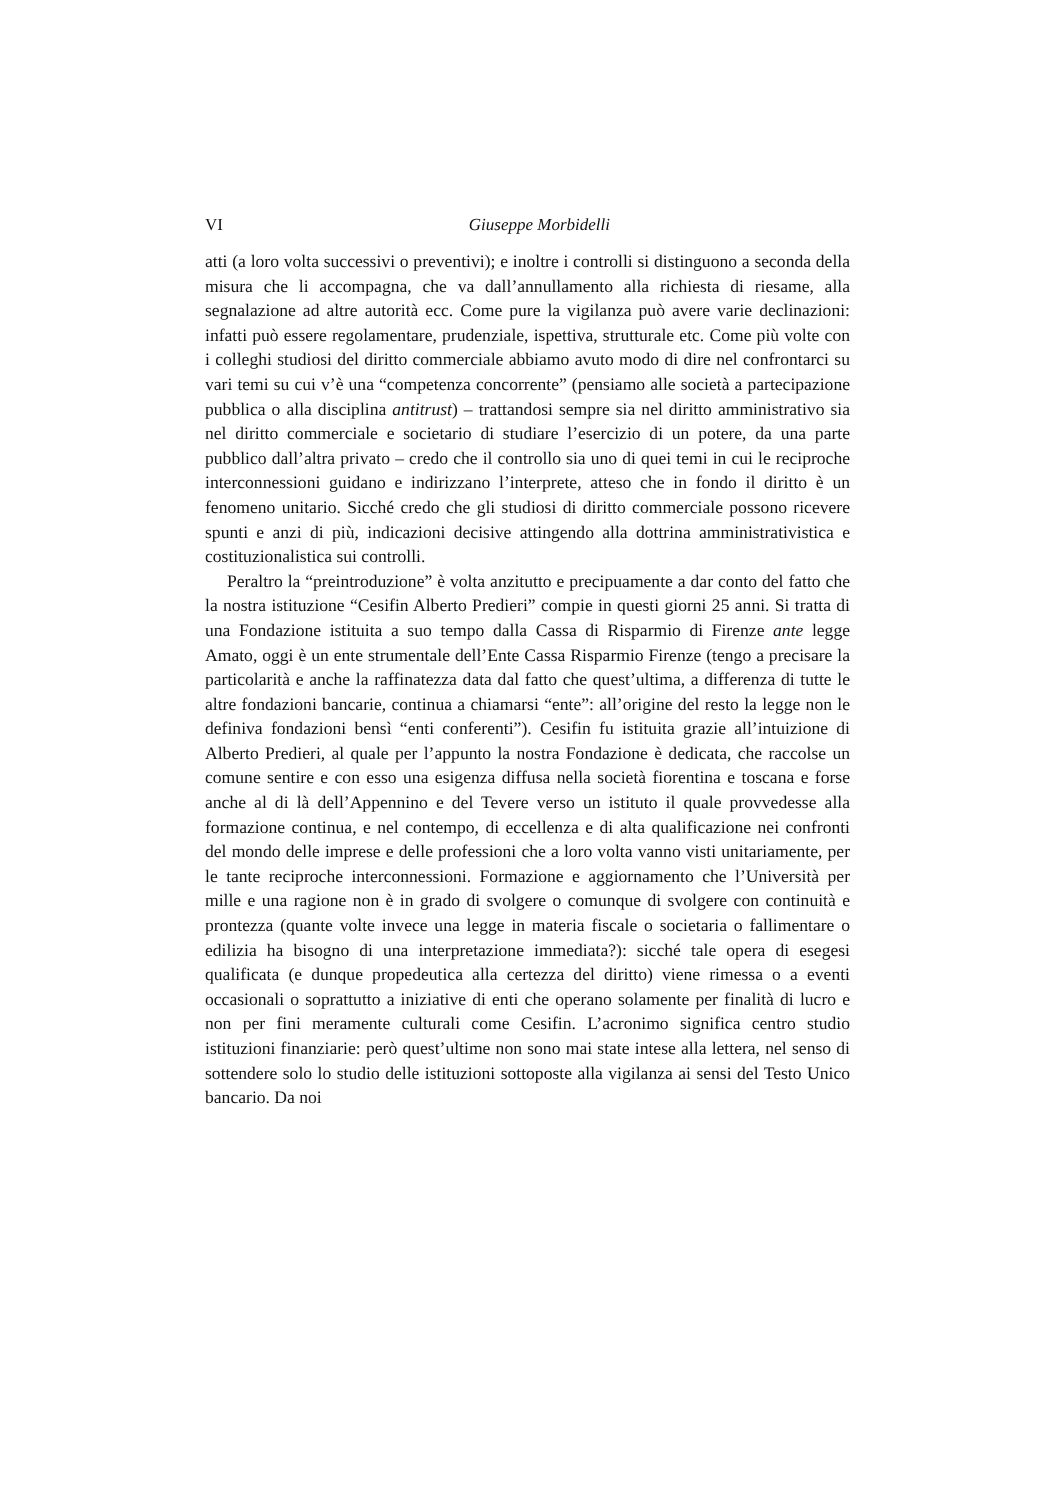VI Giuseppe Morbidelli
atti (a loro volta successivi o preventivi); e inoltre i controlli si distinguono a seconda della misura che li accompagna, che va dall’annullamento alla richiesta di riesame, alla segnalazione ad altre autorità ecc. Come pure la vigilanza può avere varie declinazioni: infatti può essere regolamentare, prudenziale, ispettiva, strutturale etc. Come più volte con i colleghi studiosi del diritto commerciale abbiamo avuto modo di dire nel confrontarci su vari temi su cui v’è una “competenza concorrente” (pensiamo alle società a partecipazione pubblica o alla disciplina antitrust) – trattandosi sempre sia nel diritto amministrativo sia nel diritto commerciale e societario di studiare l’esercizio di un potere, da una parte pubblico dall’altra privato – credo che il controllo sia uno di quei temi in cui le reciproche interconnessioni guidano e indirizzano l’interprete, atteso che in fondo il diritto è un fenomeno unitario. Sicché credo che gli studiosi di diritto commerciale possono ricevere spunti e anzi di più, indicazioni decisive attingendo alla dottrina amministrativistica e costituzionalistica sui controlli.
Peraltro la “preintroduzione” è volta anzitutto e precipuamente a dar conto del fatto che la nostra istituzione “Cesifin Alberto Predieri” compie in questi giorni 25 anni. Si tratta di una Fondazione istituita a suo tempo dalla Cassa di Risparmio di Firenze ante legge Amato, oggi è un ente strumentale dell’Ente Cassa Risparmio Firenze (tengo a precisare la particolarità e anche la raffinatezza data dal fatto che quest’ultima, a differenza di tutte le altre fondazioni bancarie, continua a chiamarsi “ente”: all’origine del resto la legge non le definiva fondazioni bensì “enti conferenti”). Cesifin fu istituita grazie all’intuizione di Alberto Predieri, al quale per l’appunto la nostra Fondazione è dedicata, che raccolse un comune sentire e con esso una esigenza diffusa nella società fiorentina e toscana e forse anche al di là dell’Appennino e del Tevere verso un istituto il quale provvedesse alla formazione continua, e nel contempo, di eccellenza e di alta qualificazione nei confronti del mondo delle imprese e delle professioni che a loro volta vanno visti unitariamente, per le tante reciproche interconnessioni. Formazione e aggiornamento che l’Università per mille e una ragione non è in grado di svolgere o comunque di svolgere con continuità e prontezza (quante volte invece una legge in materia fiscale o societaria o fallimentare o edilizia ha bisogno di una interpretazione immediata?): sicché tale opera di esegesi qualificata (e dunque propedeutica alla certezza del diritto) viene rimessa o a eventi occasionali o soprattutto a iniziative di enti che operano solamente per finalità di lucro e non per fini meramente culturali come Cesifin. L’acronimo significa centro studio istituzioni finanziarie: però quest’ultime non sono mai state intese alla lettera, nel senso di sottendere solo lo studio delle istituzioni sottoposte alla vigilanza ai sensi del Testo Unico bancario. Da noi